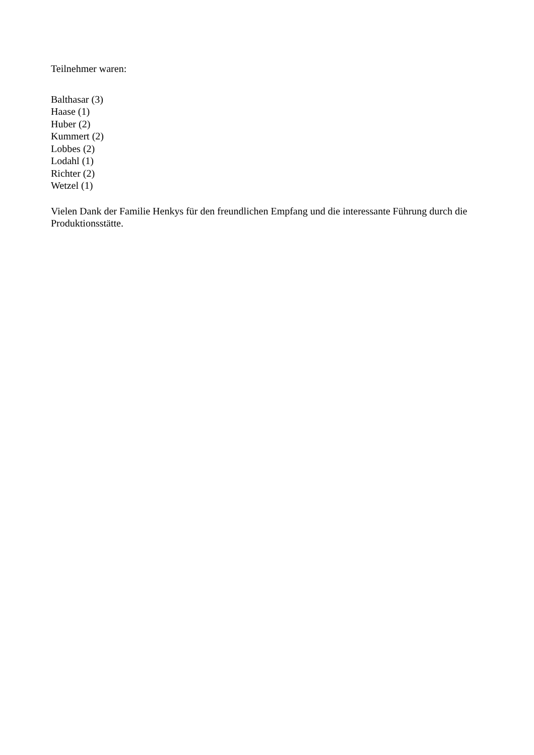Teilnehmer waren:
Balthasar (3)
Haase (1)
Huber (2)
Kummert (2)
Lobbes (2)
Lodahl (1)
Richter (2)
Wetzel (1)
Vielen Dank der Familie Henkys für den freundlichen Empfang und die interessante Führung durch die Produktionsstätte.